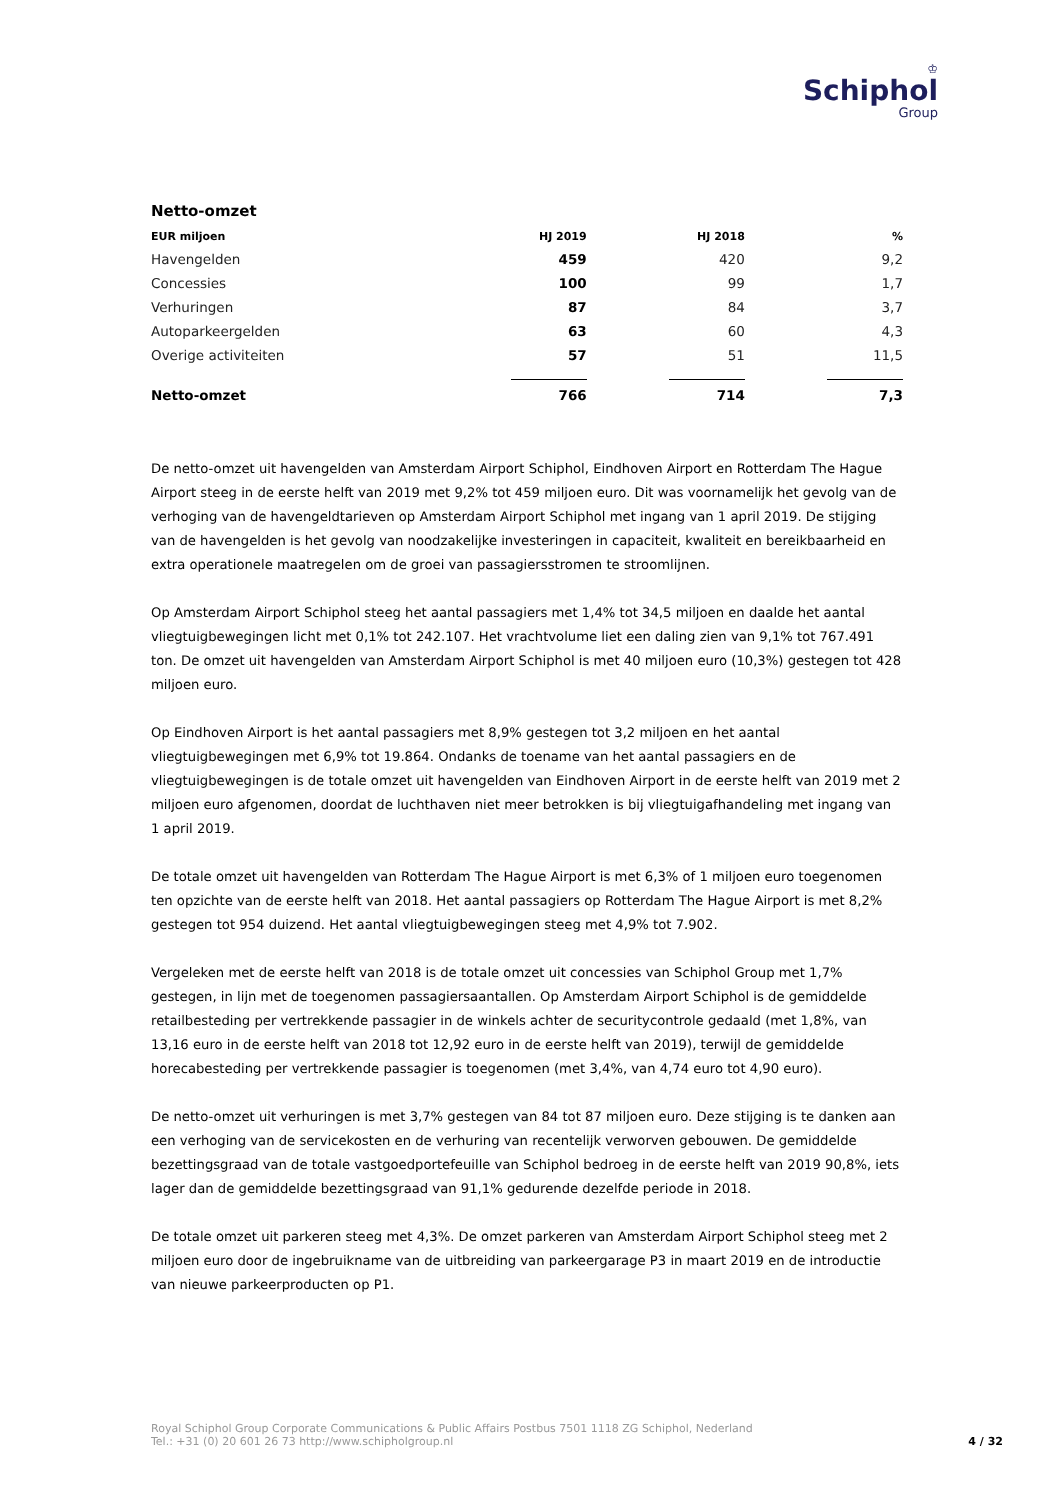♔
Schiphol
Group
Netto-omzet
| EUR miljoen | HJ 2019 | HJ 2018 | % |
| --- | --- | --- | --- |
| Havengelden | 459 | 420 | 9,2 |
| Concessies | 100 | 99 | 1,7 |
| Verhuringen | 87 | 84 | 3,7 |
| Autoparkeergelden | 63 | 60 | 4,3 |
| Overige activiteiten | 57 | 51 | 11,5 |
| Netto-omzet | 766 | 714 | 7,3 |
De netto-omzet uit havengelden van Amsterdam Airport Schiphol, Eindhoven Airport en Rotterdam The Hague Airport steeg in de eerste helft van 2019 met 9,2% tot 459 miljoen euro. Dit was voornamelijk het gevolg van de verhoging van de havengeldtarieven op Amsterdam Airport Schiphol met ingang van 1 april 2019. De stijging van de havengelden is het gevolg van noodzakelijke investeringen in capaciteit, kwaliteit en bereikbaarheid en extra operationele maatregelen om de groei van passagiersstromen te stroomlijnen.
Op Amsterdam Airport Schiphol steeg het aantal passagiers met 1,4% tot 34,5 miljoen en daalde het aantal vliegtuigbewegingen licht met 0,1% tot 242.107. Het vrachtvolume liet een daling zien van 9,1% tot 767.491 ton. De omzet uit havengelden van Amsterdam Airport Schiphol is met 40 miljoen euro (10,3%) gestegen tot 428 miljoen euro.
Op Eindhoven Airport is het aantal passagiers met 8,9% gestegen tot 3,2 miljoen en het aantal vliegtuigbewegingen met 6,9% tot 19.864. Ondanks de toename van het aantal passagiers en de vliegtuigbewegingen is de totale omzet uit havengelden van Eindhoven Airport in de eerste helft van 2019 met 2 miljoen euro afgenomen, doordat de luchthaven niet meer betrokken is bij vliegtuigafhandeling met ingang van 1 april 2019.
De totale omzet uit havengelden van Rotterdam The Hague Airport is met 6,3% of 1 miljoen euro toegenomen ten opzichte van de eerste helft van 2018. Het aantal passagiers op Rotterdam The Hague Airport is met 8,2% gestegen tot 954 duizend. Het aantal vliegtuigbewegingen steeg met 4,9% tot 7.902.
Vergeleken met de eerste helft van 2018 is de totale omzet uit concessies van Schiphol Group met 1,7% gestegen, in lijn met de toegenomen passagiersaantallen. Op Amsterdam Airport Schiphol is de gemiddelde retailbesteding per vertrekkende passagier in de winkels achter de securitycontrole gedaald (met 1,8%, van 13,16 euro in de eerste helft van 2018 tot 12,92 euro in de eerste helft van 2019), terwijl de gemiddelde horecabesteding per vertrekkende passagier is toegenomen (met 3,4%, van 4,74 euro tot 4,90 euro).
De netto-omzet uit verhuringen is met 3,7% gestegen van 84 tot 87 miljoen euro. Deze stijging is te danken aan een verhoging van de servicekosten en de verhuring van recentelijk verworven gebouwen. De gemiddelde bezettingsgraad van de totale vastgoedportefeuille van Schiphol bedroeg in de eerste helft van 2019 90,8%, iets lager dan de gemiddelde bezettingsgraad van 91,1% gedurende dezelfde periode in 2018.
De totale omzet uit parkeren steeg met 4,3%. De omzet parkeren van Amsterdam Airport Schiphol steeg met 2 miljoen euro door de ingebruikname van de uitbreiding van parkeergarage P3 in maart 2019 en de introductie van nieuwe parkeerproducten op P1.
Royal Schiphol Group Corporate Communications & Public Affairs Postbus 7501 1118 ZG Schiphol, Nederland
Tel.: +31 (0) 20 601 26 73 http://www.schipholgroup.nl
4 / 32